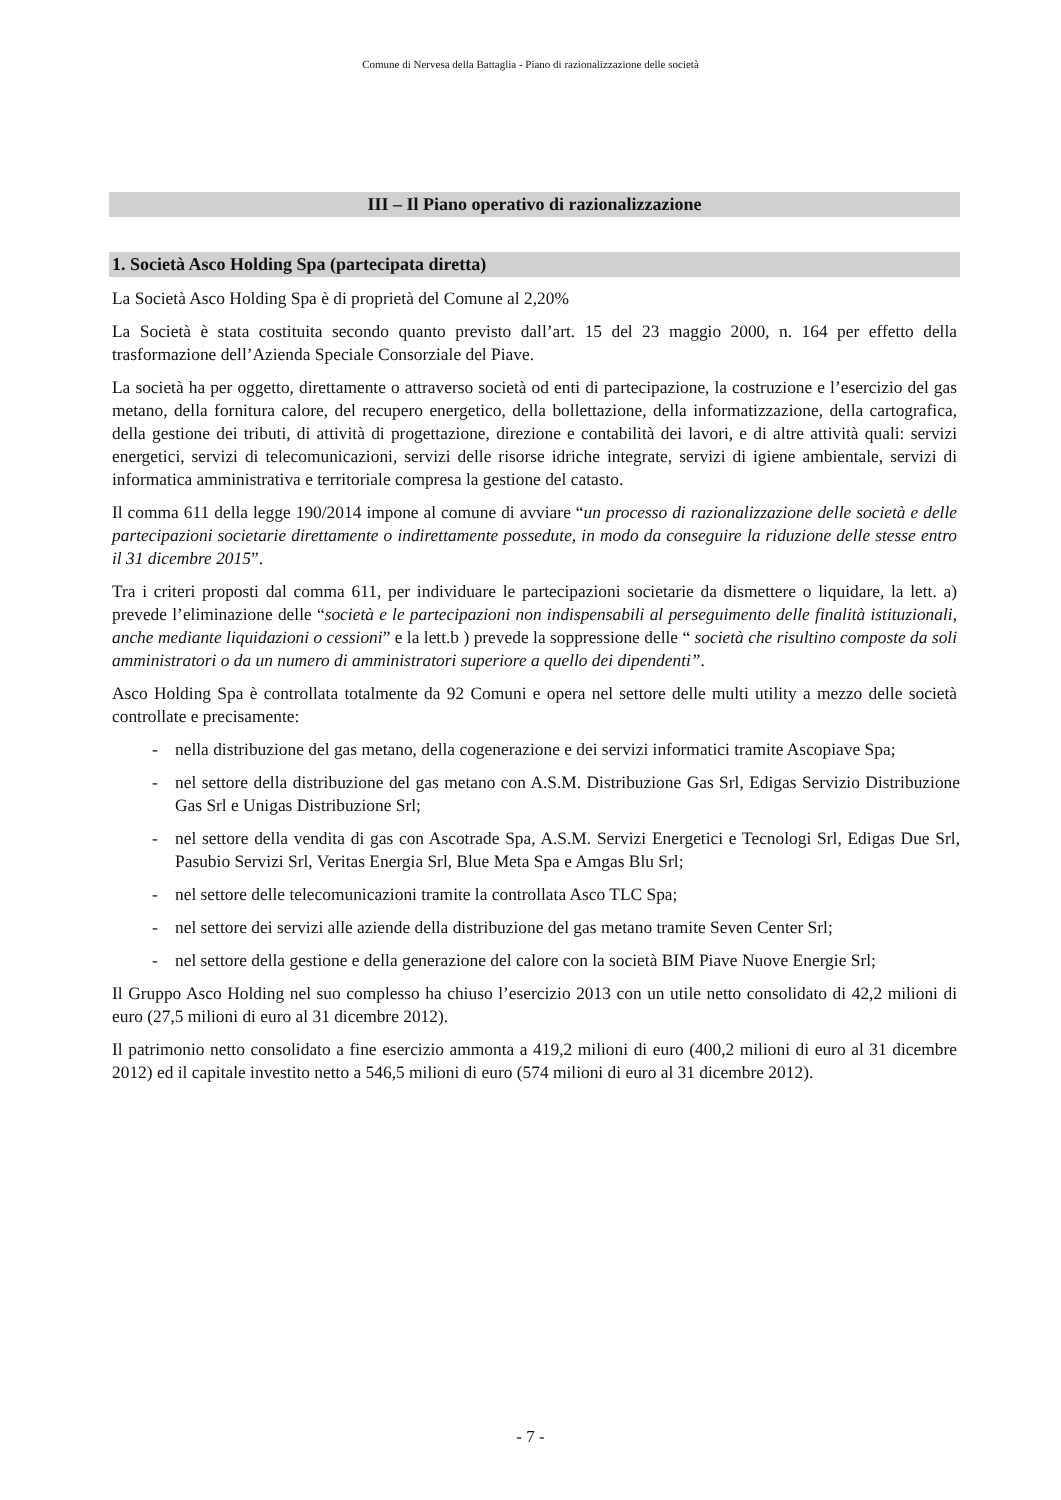Comune di Nervesa della Battaglia - Piano di razionalizzazione delle società
III – Il Piano operativo di razionalizzazione
1. Società Asco Holding Spa (partecipata diretta)
La Società Asco Holding Spa è di proprietà del Comune al 2,20%
La Società è stata costituita secondo quanto previsto dall’art. 15 del 23 maggio 2000, n. 164 per effetto della trasformazione dell’Azienda Speciale Consorziale del Piave.
La società ha per oggetto, direttamente o attraverso società od enti di partecipazione, la costruzione e l’esercizio del gas metano, della fornitura calore, del recupero energetico, della bollettazione, della informatizzazione, della cartografica, della gestione dei tributi, di attività di progettazione, direzione e contabilità dei lavori, e di altre attività quali: servizi energetici, servizi di telecomunicazioni, servizi delle risorse idriche integrate, servizi di igiene ambientale, servizi di informatica amministrativa e territoriale compresa la gestione del catasto.
Il comma 611 della legge 190/2014 impone al comune di avviare “un processo di razionalizzazione delle società e delle partecipazioni societarie direttamente o indirettamente possedute, in modo da conseguire la riduzione delle stesse entro il 31 dicembre 2015”.
Tra i criteri proposti dal comma 611, per individuare le partecipazioni societarie da dismettere o liquidare, la lett. a) prevede l’eliminazione delle “società e le partecipazioni non indispensabili al perseguimento delle finalità istituzionali, anche mediante liquidazioni o cessioni” e la lett.b ) prevede la soppressione delle “ società che risultino composte da soli amministratori o da un numero di amministratori superiore a quello dei dipendenti”.
Asco Holding Spa è controllata totalmente da 92 Comuni e opera nel settore delle multi utility a mezzo delle società controllate e precisamente:
- nella distribuzione del gas metano, della cogenerazione e dei servizi informatici tramite Ascopiave Spa;
- nel settore della distribuzione del gas metano con A.S.M. Distribuzione Gas Srl, Edigas Servizio Distribuzione Gas Srl e Unigas Distribuzione Srl;
- nel settore della vendita di gas con Ascotrade Spa, A.S.M. Servizi Energetici e Tecnologi Srl, Edigas Due Srl, Pasubio Servizi Srl, Veritas Energia Srl, Blue Meta Spa e Amgas Blu Srl;
- nel settore delle telecomunicazioni tramite la controllata Asco TLC Spa;
- nel settore dei servizi alle aziende della distribuzione del gas metano tramite Seven Center Srl;
- nel settore della gestione e della generazione del calore con la società BIM Piave Nuove Energie Srl;
Il Gruppo Asco Holding nel suo complesso ha chiuso l’esercizio 2013 con un utile netto consolidato di 42,2 milioni di euro (27,5 milioni di euro al 31 dicembre 2012).
Il patrimonio netto consolidato a fine esercizio ammonta a 419,2 milioni di euro (400,2 milioni di euro al 31 dicembre 2012) ed il capitale investito netto a 546,5 milioni di euro (574 milioni di euro al 31 dicembre 2012).
- 7 -